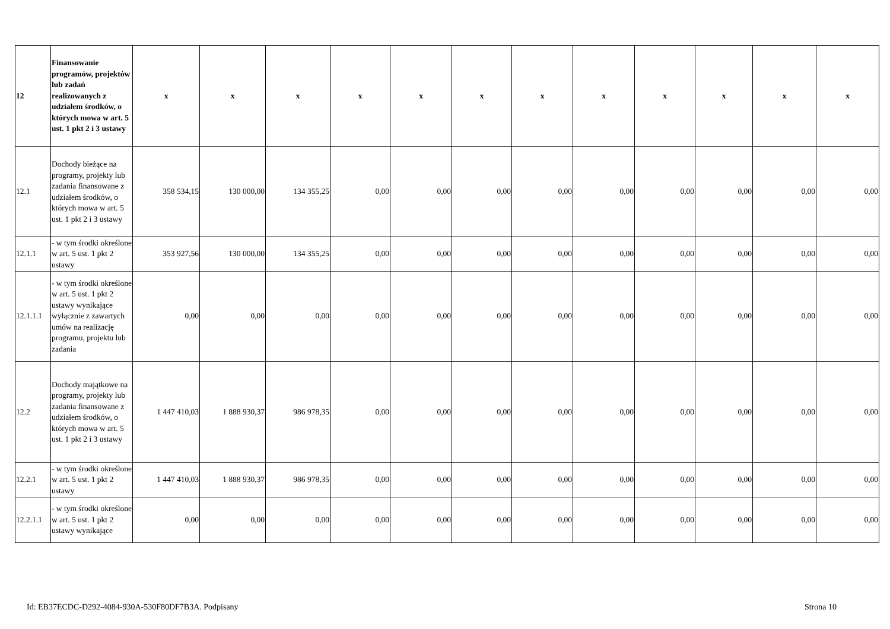| 12 | Finansowanie programów, projektów lub zadań realizowanych z udziałem środków, o których mowa w art. 5 ust. 1 pkt 2 i 3 ustawy | x | x | x | x | x | x | x | x | x | x | x | x |
| 12.1 | Dochody bieżące na programy, projekty lub zadania finansowane z udziałem środków, o których mowa w art. 5 ust. 1 pkt 2 i 3 ustawy | 358 534,15 | 130 000,00 | 134 355,25 | 0,00 | 0,00 | 0,00 | 0,00 | 0,00 | 0,00 | 0,00 | 0,00 | 0,00 |
| 12.1.1 | - w tym środki określone w art. 5 ust. 1 pkt 2 ustawy | 353 927,56 | 130 000,00 | 134 355,25 | 0,00 | 0,00 | 0,00 | 0,00 | 0,00 | 0,00 | 0,00 | 0,00 | 0,00 |
| 12.1.1.1 | - w tym środki określone w art. 5 ust. 1 pkt 2 ustawy wynikające wyłącznie z zawartych umów na realizację programu, projektu lub zadania | 0,00 | 0,00 | 0,00 | 0,00 | 0,00 | 0,00 | 0,00 | 0,00 | 0,00 | 0,00 | 0,00 | 0,00 |
| 12.2 | Dochody majątkowe na programy, projekty lub zadania finansowane z udziałem środków, o których mowa w art. 5 ust. 1 pkt 2 i 3 ustawy | 1 447 410,03 | 1 888 930,37 | 986 978,35 | 0,00 | 0,00 | 0,00 | 0,00 | 0,00 | 0,00 | 0,00 | 0,00 | 0,00 |
| 12.2.1 | - w tym środki określone w art. 5 ust. 1 pkt 2 ustawy | 1 447 410,03 | 1 888 930,37 | 986 978,35 | 0,00 | 0,00 | 0,00 | 0,00 | 0,00 | 0,00 | 0,00 | 0,00 | 0,00 |
| 12.2.1.1 | - w tym środki określone w art. 5 ust. 1 pkt 2 ustawy wynikające | 0,00 | 0,00 | 0,00 | 0,00 | 0,00 | 0,00 | 0,00 | 0,00 | 0,00 | 0,00 | 0,00 | 0,00 |
Id: EB37ECDC-D292-4084-930A-530F80DF7B3A. Podpisany Strona 10